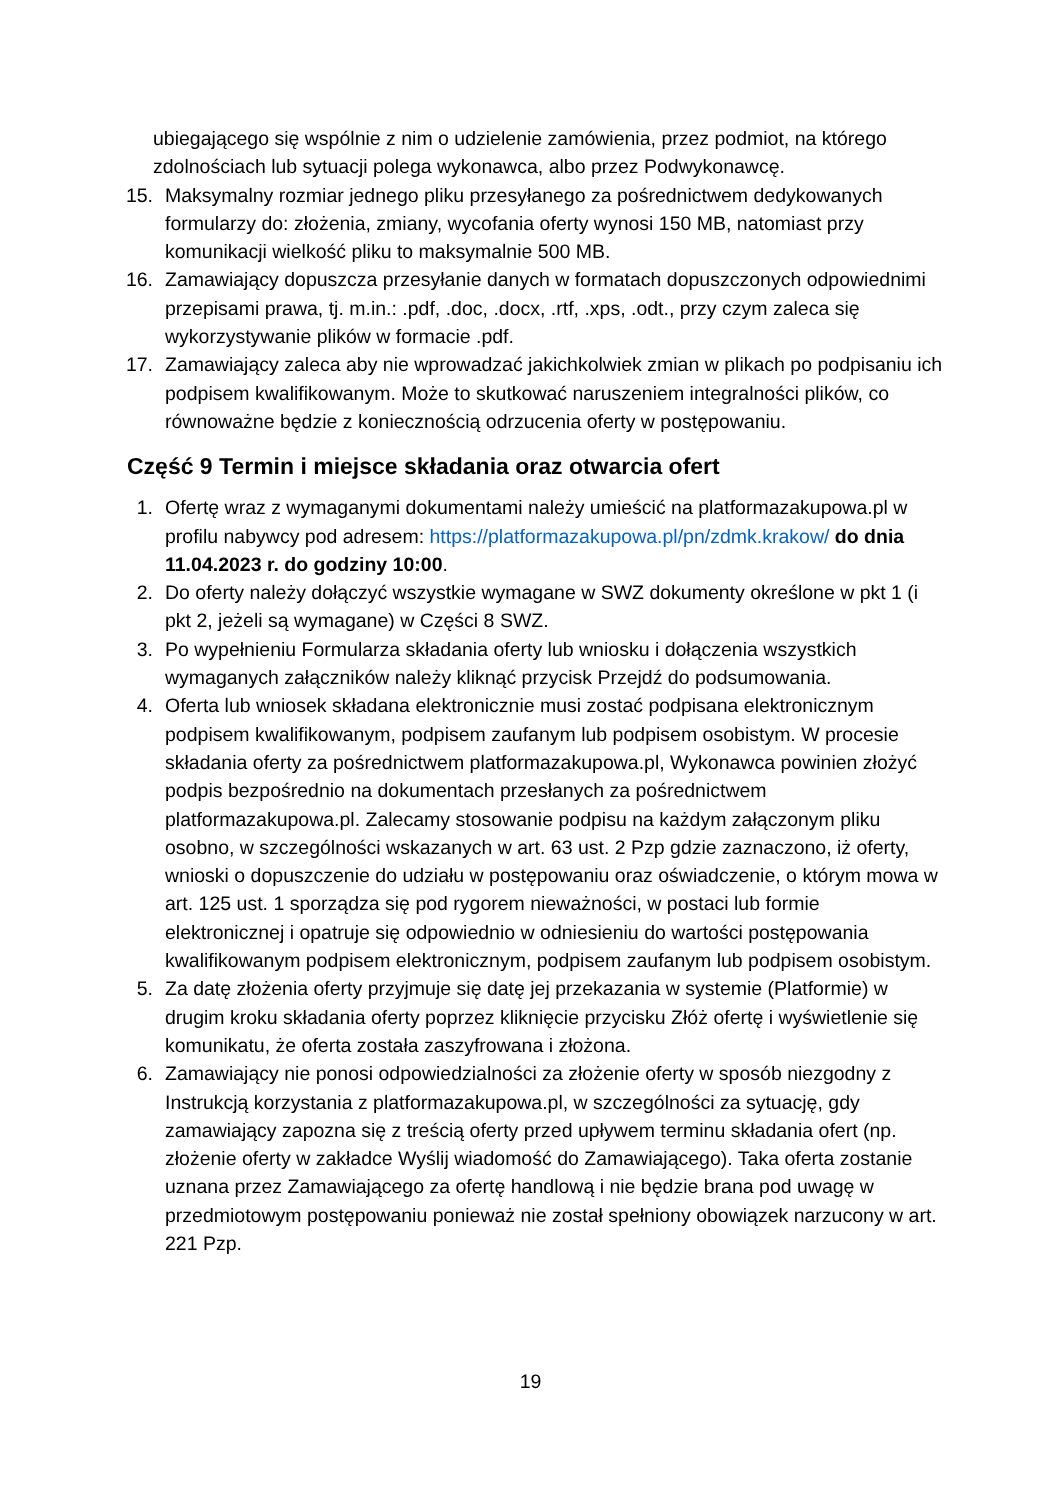ubiegającego się wspólnie z nim o udzielenie zamówienia, przez podmiot, na którego zdolnościach lub sytuacji polega wykonawca, albo przez Podwykonawcę.
15. Maksymalny rozmiar jednego pliku przesyłanego za pośrednictwem dedykowanych formularzy do: złożenia, zmiany, wycofania oferty wynosi 150 MB, natomiast przy komunikacji wielkość pliku to maksymalnie 500 MB.
16. Zamawiający dopuszcza przesyłanie danych w formatach dopuszczonych odpowiednimi przepisami prawa, tj. m.in.: .pdf, .doc, .docx, .rtf, .xps, .odt., przy czym zaleca się wykorzystywanie plików w formacie .pdf.
17. Zamawiający zaleca aby nie wprowadzać jakichkolwiek zmian w plikach po podpisaniu ich podpisem kwalifikowanym. Może to skutkować naruszeniem integralności plików, co równoważne będzie z koniecznością odrzucenia oferty w postępowaniu.
Część 9 Termin i miejsce składania oraz otwarcia ofert
1. Ofertę wraz z wymaganymi dokumentami należy umieścić na platformazakupowa.pl w profilu nabywcy pod adresem: https://platformazakupowa.pl/pn/zdmk.krakow/ do dnia 11.04.2023 r. do godziny 10:00.
2. Do oferty należy dołączyć wszystkie wymagane w SWZ dokumenty określone w pkt 1 (i pkt 2, jeżeli są wymagane) w Części 8 SWZ.
3. Po wypełnieniu Formularza składania oferty lub wniosku i dołączenia wszystkich wymaganych załączników należy kliknąć przycisk Przejdź do podsumowania.
4. Oferta lub wniosek składana elektronicznie musi zostać podpisana elektronicznym podpisem kwalifikowanym, podpisem zaufanym lub podpisem osobistym. W procesie składania oferty za pośrednictwem platformazakupowa.pl, Wykonawca powinien złożyć podpis bezpośrednio na dokumentach przesłanych za pośrednictwem platformazakupowa.pl. Zalecamy stosowanie podpisu na każdym załączonym pliku osobno, w szczególności wskazanych w art. 63 ust. 2 Pzp gdzie zaznaczono, iż oferty, wnioski o dopuszczenie do udziału w postępowaniu oraz oświadczenie, o którym mowa w art. 125 ust. 1 sporządza się pod rygorem nieważności, w postaci lub formie elektronicznej i opatruje się odpowiednio w odniesieniu do wartości postępowania kwalifikowanym podpisem elektronicznym, podpisem zaufanym lub podpisem osobistym.
5. Za datę złożenia oferty przyjmuje się datę jej przekazania w systemie (Platformie) w drugim kroku składania oferty poprzez kliknięcie przycisku Złóż ofertę i wyświetlenie się komunikatu, że oferta została zaszyfrowana i złożona.
6. Zamawiający nie ponosi odpowiedzialności za złożenie oferty w sposób niezgodny z Instrukcją korzystania z platformazakupowa.pl, w szczególności za sytuację, gdy zamawiający zapozna się z treścią oferty przed upływem terminu składania ofert (np. złożenie oferty w zakładce Wyślij wiadomość do Zamawiającego). Taka oferta zostanie uznana przez Zamawiającego za ofertę handlową i nie będzie brana pod uwagę w przedmiotowym postępowaniu ponieważ nie został spełniony obowiązek narzucony w art. 221 Pzp.
19